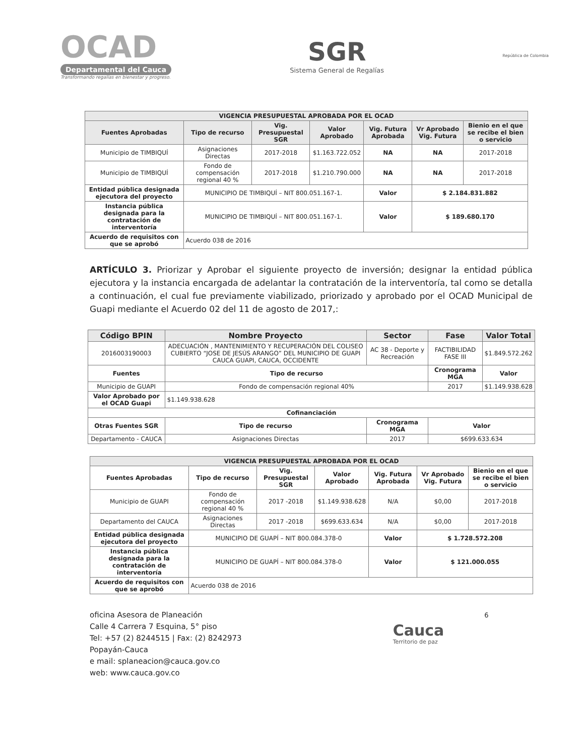OCAD
Departamental del Cauca
Transformando regalías en bienestar y progreso.
SGR
Sistema General de Regalías
República de Colombia
| VIGENCIA PRESUPUESTAL APROBADA POR EL OCAD | | | | | | |
| --- | --- | --- | --- | --- | --- | --- |
| Fuentes Aprobadas | Tipo de recurso | Vig. Presupuestal SGR | Valor Aprobado | Vig. Futura Aprobada | Vr Aprobado Vig. Futura | Bienio en el que se recibe el bien o servicio |
| Municipio de TIMBIQUÍ | Asignaciones Directas | 2017-2018 | $1.163.722.052 | NA | NA | 2017-2018 |
| Municipio de TIMBIQUÍ | Fondo de compensación regional 40 % | 2017-2018 | $1.210.790.000 | NA | NA | 2017-2018 |
| Entidad pública designada ejecutora del proyecto | MUNICIPIO DE TIMBIQUÍ – NIT 800.051.167-1. | | | Valor | $ 2.184.831.882 | |
| Instancia pública designada para la contratación de interventoría | MUNICIPIO DE TIMBIQUÍ – NIT 800.051.167-1. | | | Valor | $ 189.680.170 | |
| Acuerdo de requisitos con que se aprobó | Acuerdo 038 de 2016 | | | | | |
ARTÍCULO 3. Priorizar y Aprobar el siguiente proyecto de inversión; designar la entidad pública ejecutora y la instancia encargada de adelantar la contratación de la interventoría, tal como se detalla a continuación, el cual fue previamente viabilizado, priorizado y aprobado por el OCAD Municipal de Guapi mediante el Acuerdo 02 del 11 de agosto de 2017,:
| Código BPIN | Nombre Proyecto | | Sector | Fase | Valor Total |
| --- | --- | --- | --- | --- | --- |
| 2016003190003 | ADECUACIÓN , MANTENIMIENTO Y RECUPERACIÓN DEL COLISEO CUBIERTO “JOSE DE JESÚS ARANGO” DEL MUNICIPIO DE GUAPI CAUCA GUAPI, CAUCA, OCCIDENTE | | AC 38 - Deporte y Recreación | FACTIBILIDAD FASE III | $1.849.572.262 |
| Fuentes | Tipo de recurso | | | Cronograma MGA | Valor |
| Municipio de GUAPI | Fondo de compensación regional 40% | | | 2017 | $1.149.938.628 |
| Valor Aprobado por el OCAD Guapi | $1.149.938.628 | | | | |
| Cofinanciación | | | | | |
| Otras Fuentes SGR | Tipo de recurso | Cronograma MGA | | Valor | |
| Departamento - CAUCA | Asignaciones Directas | 2017 | | $699.633.634 | |
| VIGENCIA PRESUPUESTAL APROBADA POR EL OCAD | | | | | | |
| --- | --- | --- | --- | --- | --- | --- |
| Fuentes Aprobadas | Tipo de recurso | Vig. Presupuestal SGR | Valor Aprobado | Vig. Futura Aprobada | Vr Aprobado Vig. Futura | Bienio en el que se recibe el bien o servicio |
| Municipio de GUAPI | Fondo de compensación regional 40 % | 2017 -2018 | $1.149.938.628 | N/A | $0,00 | 2017-2018 |
| Departamento del CAUCA | Asignaciones Directas | 2017 -2018 | $699.633.634 | N/A | $0,00 | 2017-2018 |
| Entidad pública designada ejecutora del proyecto | MUNICIPIO DE GUAPÍ – NIT 800.084.378-0 | | | Valor | $ 1.728.572.208 | |
| Instancia pública designada para la contratación de interventoría | MUNICIPIO DE GUAPÍ – NIT 800.084.378-0 | | | Valor | $ 121.000.055 | |
| Acuerdo de requisitos con que se aprobó | Acuerdo 038 de 2016 | | | | | |
oficina Asesora de Planeación
Calle 4 Carrera 7 Esquina, 5° piso
Tel: +57 (2) 8244515 | Fax: (2) 8242973
Popayán-Cauca
e mail: splaneacion@cauca.gov.co
web: www.cauca.gov.co
Cauca
Territorio de paz
6